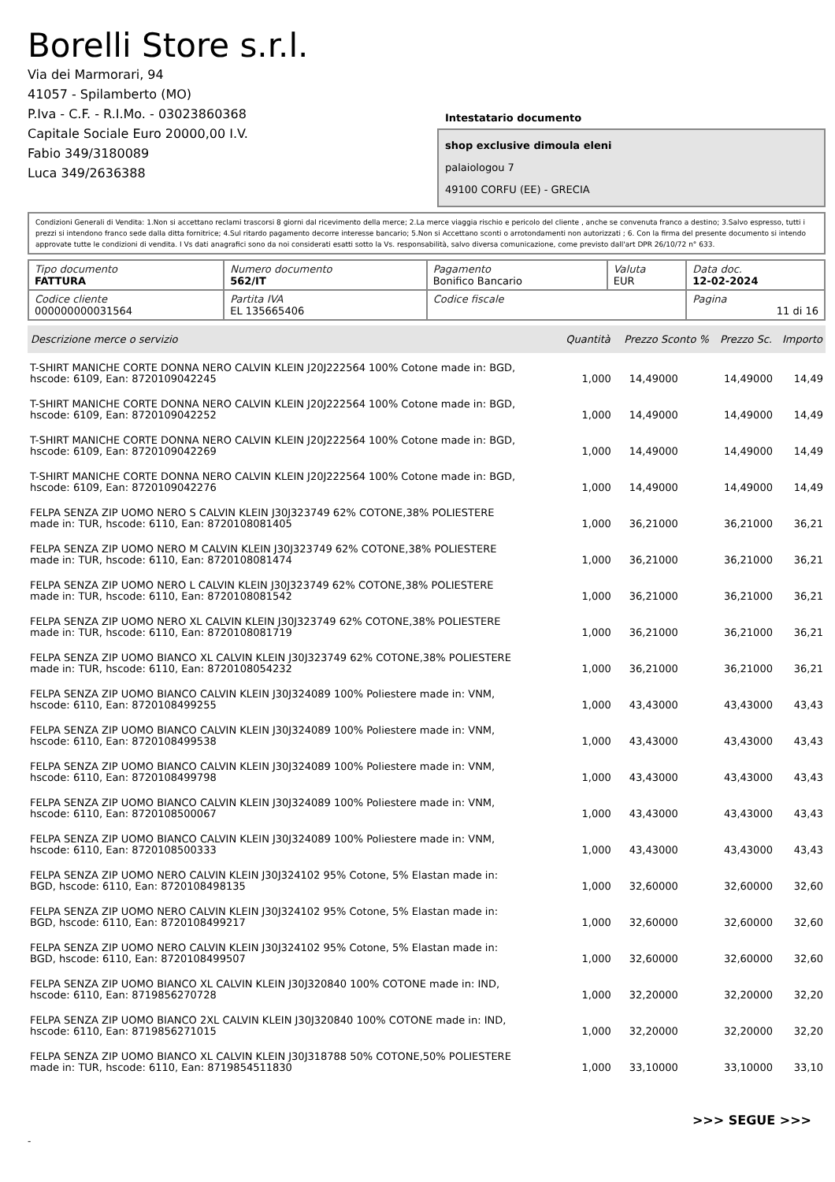Borelli Store s.r.l.
Via dei Marmorari, 94
41057 - Spilamberto (MO)
P.Iva - C.F. - R.I.Mo. - 03023860368
Capitale Sociale Euro 20000,00 I.V.
Fabio 349/3180089
Luca 349/2636388
Intestatario documento
shop exclusive dimoula eleni
palaiologou 7
49100 CORFU (EE) - GRECIA
Condizioni Generali di Vendita: 1.Non si accettano reclami trascorsi 8 giorni dal ricevimento della merce; 2.La merce viaggia rischio e pericolo del cliente , anche se convenuta franco a destino; 3.Salvo espresso, tutti i prezzi si intendono franco sede dalla ditta fornitrice; 4.Sul ritardo pagamento decorre interesse bancario; 5.Non si Accettano sconti o arrotondamenti non autorizzati ; 6. Con la firma del presente documento si intendo approvate tutte le condizioni di vendita. I Vs dati anagrafici sono da noi considerati esatti sotto la Vs. responsabilità, salvo diversa comunicazione, come previsto dall'art DPR 26/10/72 n° 633.
| Tipo documento FATTURA | Numero documento 562/IT | Pagamento Bonifico Bancario | Valuta EUR | Data doc. 12-02-2024 |
| Codice cliente 000000000031564 | Partita IVA EL 135665406 | Codice fiscale | | Pagina 11 di 16 |
| Descrizione merce o servizio | Quantità | Prezzo Sconto % | Prezzo Sc. | Importo |
| --- | --- | --- | --- | --- |
| T-SHIRT MANICHE CORTE DONNA NERO CALVIN KLEIN J20J222564 100% Cotone made in: BGD, hscode: 6109, Ean: 8720109042245 | 1,000 | 14,49000 | 14,49000 | 14,49 |
| T-SHIRT MANICHE CORTE DONNA NERO CALVIN KLEIN J20J222564 100% Cotone made in: BGD, hscode: 6109, Ean: 8720109042252 | 1,000 | 14,49000 | 14,49000 | 14,49 |
| T-SHIRT MANICHE CORTE DONNA NERO CALVIN KLEIN J20J222564 100% Cotone made in: BGD, hscode: 6109, Ean: 8720109042269 | 1,000 | 14,49000 | 14,49000 | 14,49 |
| T-SHIRT MANICHE CORTE DONNA NERO CALVIN KLEIN J20J222564 100% Cotone made in: BGD, hscode: 6109, Ean: 8720109042276 | 1,000 | 14,49000 | 14,49000 | 14,49 |
| FELPA SENZA ZIP UOMO NERO S CALVIN KLEIN J30J323749 62% COTONE,38% POLIESTERE made in: TUR, hscode: 6110, Ean: 8720108081405 | 1,000 | 36,21000 | 36,21000 | 36,21 |
| FELPA SENZA ZIP UOMO NERO M CALVIN KLEIN J30J323749 62% COTONE,38% POLIESTERE made in: TUR, hscode: 6110, Ean: 8720108081474 | 1,000 | 36,21000 | 36,21000 | 36,21 |
| FELPA SENZA ZIP UOMO NERO L CALVIN KLEIN J30J323749 62% COTONE,38% POLIESTERE made in: TUR, hscode: 6110, Ean: 8720108081542 | 1,000 | 36,21000 | 36,21000 | 36,21 |
| FELPA SENZA ZIP UOMO NERO XL CALVIN KLEIN J30J323749 62% COTONE,38% POLIESTERE made in: TUR, hscode: 6110, Ean: 8720108081719 | 1,000 | 36,21000 | 36,21000 | 36,21 |
| FELPA SENZA ZIP UOMO BIANCO XL CALVIN KLEIN J30J323749 62% COTONE,38% POLIESTERE made in: TUR, hscode: 6110, Ean: 8720108054232 | 1,000 | 36,21000 | 36,21000 | 36,21 |
| FELPA SENZA ZIP UOMO BIANCO CALVIN KLEIN J30J324089 100% Poliestere made in: VNM, hscode: 6110, Ean: 8720108499255 | 1,000 | 43,43000 | 43,43000 | 43,43 |
| FELPA SENZA ZIP UOMO BIANCO CALVIN KLEIN J30J324089 100% Poliestere made in: VNM, hscode: 6110, Ean: 8720108499538 | 1,000 | 43,43000 | 43,43000 | 43,43 |
| FELPA SENZA ZIP UOMO BIANCO CALVIN KLEIN J30J324089 100% Poliestere made in: VNM, hscode: 6110, Ean: 8720108499798 | 1,000 | 43,43000 | 43,43000 | 43,43 |
| FELPA SENZA ZIP UOMO BIANCO CALVIN KLEIN J30J324089 100% Poliestere made in: VNM, hscode: 6110, Ean: 8720108500067 | 1,000 | 43,43000 | 43,43000 | 43,43 |
| FELPA SENZA ZIP UOMO BIANCO CALVIN KLEIN J30J324089 100% Poliestere made in: VNM, hscode: 6110, Ean: 8720108500333 | 1,000 | 43,43000 | 43,43000 | 43,43 |
| FELPA SENZA ZIP UOMO NERO CALVIN KLEIN J30J324102 95% Cotone, 5% Elastan made in: BGD, hscode: 6110, Ean: 8720108498135 | 1,000 | 32,60000 | 32,60000 | 32,60 |
| FELPA SENZA ZIP UOMO NERO CALVIN KLEIN J30J324102 95% Cotone, 5% Elastan made in: BGD, hscode: 6110, Ean: 8720108499217 | 1,000 | 32,60000 | 32,60000 | 32,60 |
| FELPA SENZA ZIP UOMO NERO CALVIN KLEIN J30J324102 95% Cotone, 5% Elastan made in: BGD, hscode: 6110, Ean: 8720108499507 | 1,000 | 32,60000 | 32,60000 | 32,60 |
| FELPA SENZA ZIP UOMO BIANCO XL CALVIN KLEIN J30J320840 100% COTONE made in: IND, hscode: 6110, Ean: 8719856270728 | 1,000 | 32,20000 | 32,20000 | 32,20 |
| FELPA SENZA ZIP UOMO BIANCO 2XL CALVIN KLEIN J30J320840 100% COTONE made in: IND, hscode: 6110, Ean: 8719856271015 | 1,000 | 32,20000 | 32,20000 | 32,20 |
| FELPA SENZA ZIP UOMO BIANCO XL CALVIN KLEIN J30J318788 50% COTONE,50% POLIESTERE made in: TUR, hscode: 6110, Ean: 8719854511830 | 1,000 | 33,10000 | 33,10000 | 33,10 |
>>> SEGUE >>>
-